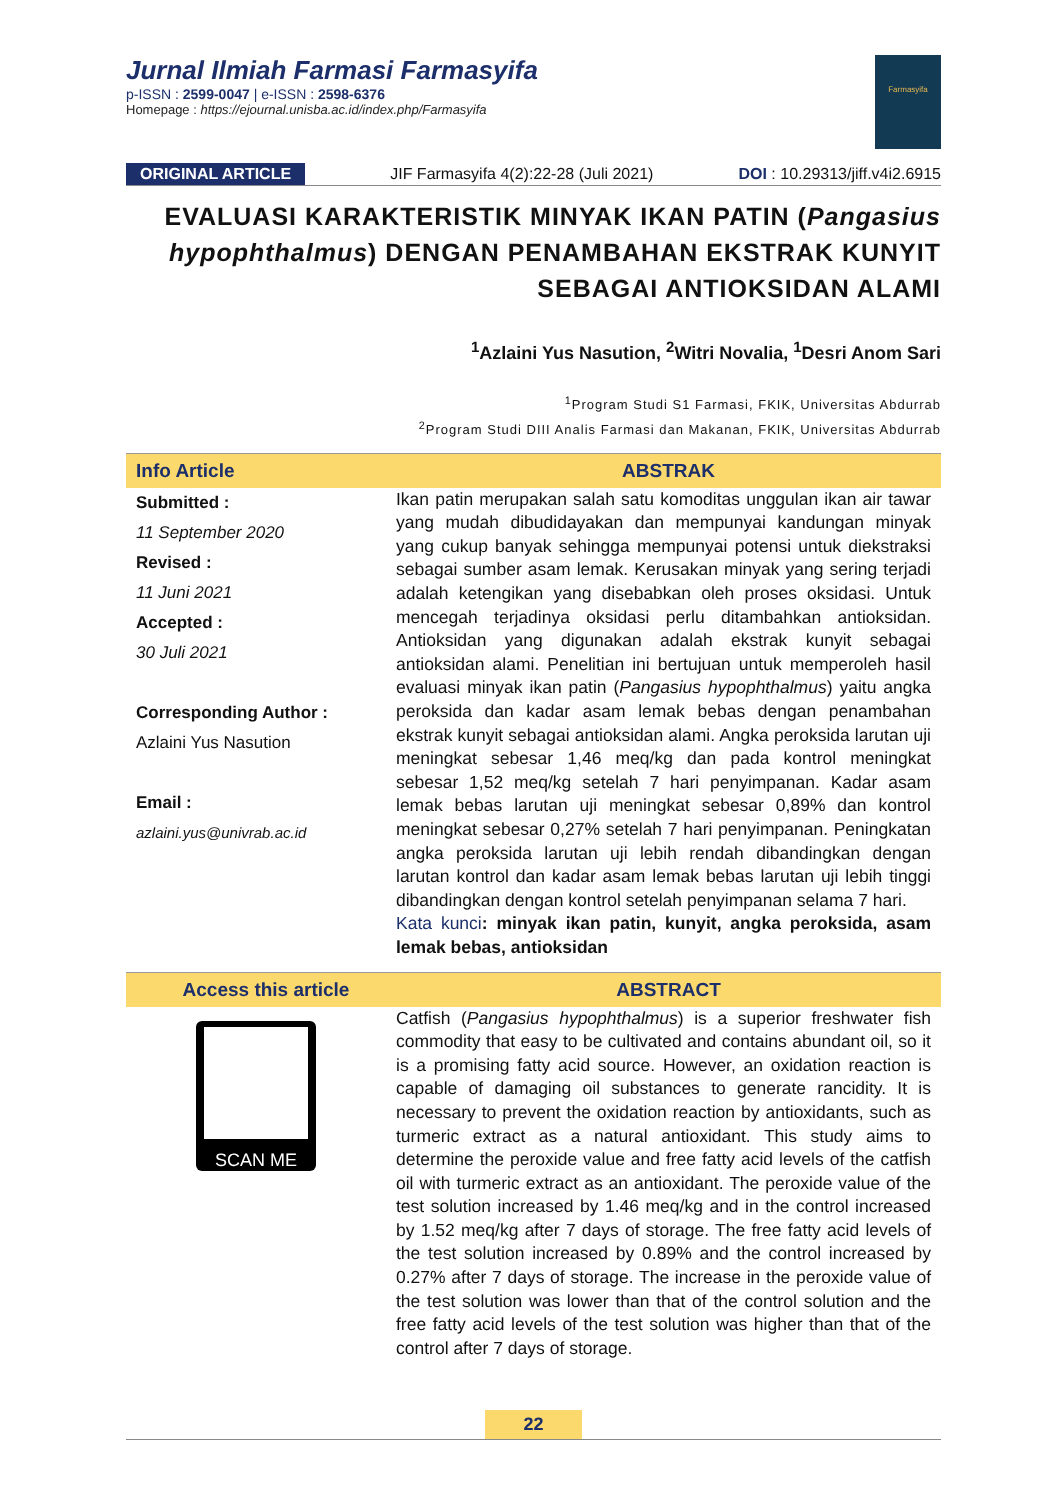Jurnal Ilmiah Farmasi Farmasyifa
p-ISSN : 2599-0047 | e-ISSN : 2598-6376
Homepage : https://ejournal.unisba.ac.id/index.php/Farmasyifa
Farmasyifa
ORIGINAL ARTICLE JIF Farmasyifa 4(2):22-28 (Juli 2021) DOI : 10.29313/jiff.v4i2.6915
EVALUASI KARAKTERISTIK MINYAK IKAN PATIN (Pangasius hypophthalmus) DENGAN PENAMBAHAN EKSTRAK KUNYIT SEBAGAI ANTIOKSIDAN ALAMI
<sup>1</sup> Azlaini Yus Nasution, <sup>2</sup>Witri Novalia, <sup>1</sup>Desri Anom Sari
<sup>1</sup> Program Studi S1 Farmasi, FKIK, Universitas Abdurrab
<sup>2</sup> Program Studi DIII Analis Farmasi dan Makanan, FKIK, Universitas Abdurrab
Info Article ABSTRAK
Submitted :
11 September 2020
Revised :
11 Juni 2021
Accepted :
30 Juli 2021
Corresponding Author :
Azlaini Yus Nasution
Email :
azlaini.yus@univrab.ac.id
Ikan patin merupakan salah satu komoditas unggulan ikan air tawar yang mudah dibudidayakan dan mempunyai kandungan minyak yang cukup banyak sehingga mempunyai potensi untuk diekstraksi sebagai sumber asam lemak. Kerusakan minyak yang sering terjadi adalah ketengikan yang disebabkan oleh proses oksidasi. Untuk mencegah terjadinya oksidasi perlu ditambahkan antioksidan. Antioksidan yang digunakan adalah ekstrak kunyit sebagai antioksidan alami. Penelitian ini bertujuan untuk memperoleh hasil evaluasi minyak ikan patin (Pangasius hypophthalmus) yaitu angka peroksida dan kadar asam lemak bebas dengan penambahan ekstrak kunyit sebagai antioksidan alami. Angka peroksida larutan uji meningkat sebesar 1,46 meq/kg dan pada kontrol meningkat sebesar 1,52 meq/kg setelah 7 hari penyimpanan. Kadar asam lemak bebas larutan uji meningkat sebesar 0,89% dan kontrol meningkat sebesar 0,27% setelah 7 hari penyimpanan. Peningkatan angka peroksida larutan uji lebih rendah dibandingkan dengan larutan kontrol dan kadar asam lemak bebas larutan uji lebih tinggi dibandingkan dengan kontrol setelah penyimpanan selama 7 hari.
Kata kunci: minyak ikan patin, kunyit, angka peroksida, asam lemak bebas, antioksidan
Access this article ABSTRACT
SCAN ME
Catfish (Pangasius hypophthalmus) is a superior freshwater fish commodity that easy to be cultivated and contains abundant oil, so it is a promising fatty acid source. However, an oxidation reaction is capable of damaging oil substances to generate rancidity. It is necessary to prevent the oxidation reaction by antioxidants, such as turmeric extract as a natural antioxidant. This study aims to determine the peroxide value and free fatty acid levels of the catfish oil with turmeric extract as an antioxidant. The peroxide value of the test solution increased by 1.46 meq/kg and in the control increased by 1.52 meq/kg after 7 days of storage. The free fatty acid levels of the test solution increased by 0.89% and the control increased by 0.27% after 7 days of storage. The increase in the peroxide value of the test solution was lower than that of the control solution and the free fatty acid levels of the test solution was higher than that of the control after 7 days of storage.
22